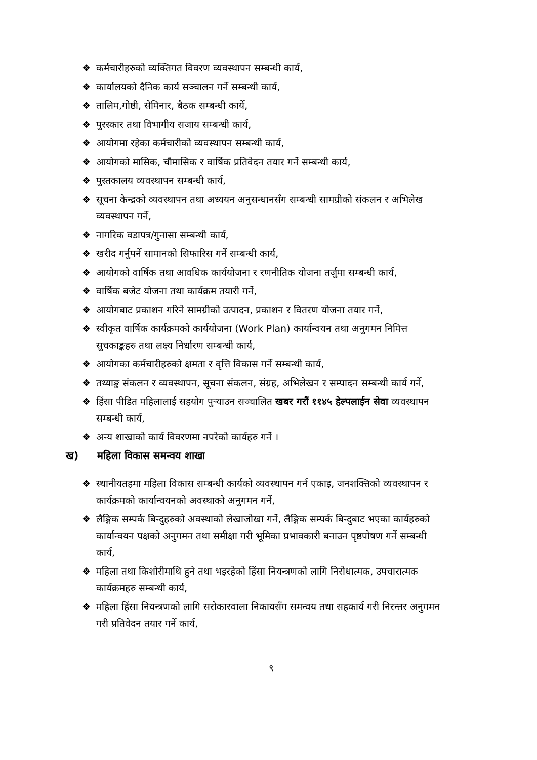❖ कर्मचारीहरुको व्यक्तिगत विवरण व्यवस्थापन सम्बन्धी कार्य,
❖ कार्यालयको दैनिक कार्य सञ्चालन गर्ने सम्बन्धी कार्य,
❖ तालिम,गोष्ठी, सेमिनार, बैठक सम्बन्धी कार्ये,
❖ पुरस्कार तथा विभागीय सजाय सम्बन्धी कार्य,
❖ आयोगमा रहेका कर्मचारीको व्यवस्थापन सम्बन्धी कार्य,
❖ आयोगको मासिक, चौमासिक र वार्षिक प्रतिवेदन तयार गर्ने सम्बन्धी कार्य,
❖ पुस्तकालय व्यवस्थापन सम्बन्धी कार्य,
❖ सूचना केन्द्रको व्यवस्थापन तथा अध्ययन अनुसन्धानसँग सम्बन्धी सामग्रीको संकलन र अभिलेख व्यवस्थापन गर्ने,
❖ नागरिक वडापत्र/गुनासा सम्बन्धी कार्य,
❖ खरीद गर्नुपर्ने सामानको सिफारिस गर्ने सम्बन्धी कार्य,
❖ आयोगको वार्षिक तथा आवधिक कार्ययोजना र रणनीतिक योजना तर्जुमा सम्बन्धी कार्य,
❖ वार्षिक बजेट योजना तथा कार्यक्रम तयारी गर्ने,
❖ आयोगबाट प्रकाशन गरिने सामग्रीको उत्पादन, प्रकाशन र वितरण योजना तयार गर्ने,
❖ स्वीकृत वार्षिक कार्यक्रमको कार्ययोजना (Work Plan) कार्यान्वयन तथा अनुगमन निमित्त सुचकाङ्कहरु तथा लक्ष्य निर्धारण सम्बन्धी कार्य,
❖ आयोगका कर्मचारीहरुको क्षमता र वृत्ति विकास गर्ने सम्बन्धी कार्य,
❖ तथ्याङ्क संकलन र व्यवस्थापन, सूचना संकलन, संग्रह, अभिलेखन र सम्पादन सम्बन्धी कार्य गर्ने,
❖ हिंसा पीडित महिलालाई सहयोग पुऱ्याउन सञ्चालित खबर गरौं ११४५ हेल्पलाईन सेवा व्यवस्थापन सम्बन्धी कार्य,
❖ अन्य शाखाको कार्य विवरणमा नपरेको कार्यहरु गर्ने ।
ख) महिला विकास समन्वय शाखा
❖ स्थानीयतहमा महिला विकास सम्बन्धी कार्यको व्यवस्थापन गर्न एकाइ, जनशक्तिको व्यवस्थापन र कार्यक्रमको कार्यान्वयनको अवस्थाको अनुगमन गर्ने,
❖ लैङ्गिक सम्पर्क बिन्दुहरुको अवस्थाको लेखाजोखा गर्ने, लैङ्गिक सम्पर्क बिन्दुबाट भएका कार्यहरुको कार्यान्वयन पक्षको अनुगमन तथा समीक्षा गरी भूमिका प्रभावकारी बनाउन पृष्ठपोषण गर्ने सम्बन्धी कार्य,
❖ महिला तथा किशोरीमाथि हुने तथा भइरहेको हिंसा नियन्त्रणको लागि निरोधात्मक, उपचारात्मक कार्यक्रमहरु सम्बन्धी कार्य,
❖ महिला हिंसा नियन्त्रणको लागि सरोकारवाला निकायसँग समन्वय तथा सहकार्य गरी निरन्तर अनुगमन गरी प्रतिवेदन तयार गर्ने कार्य,
९